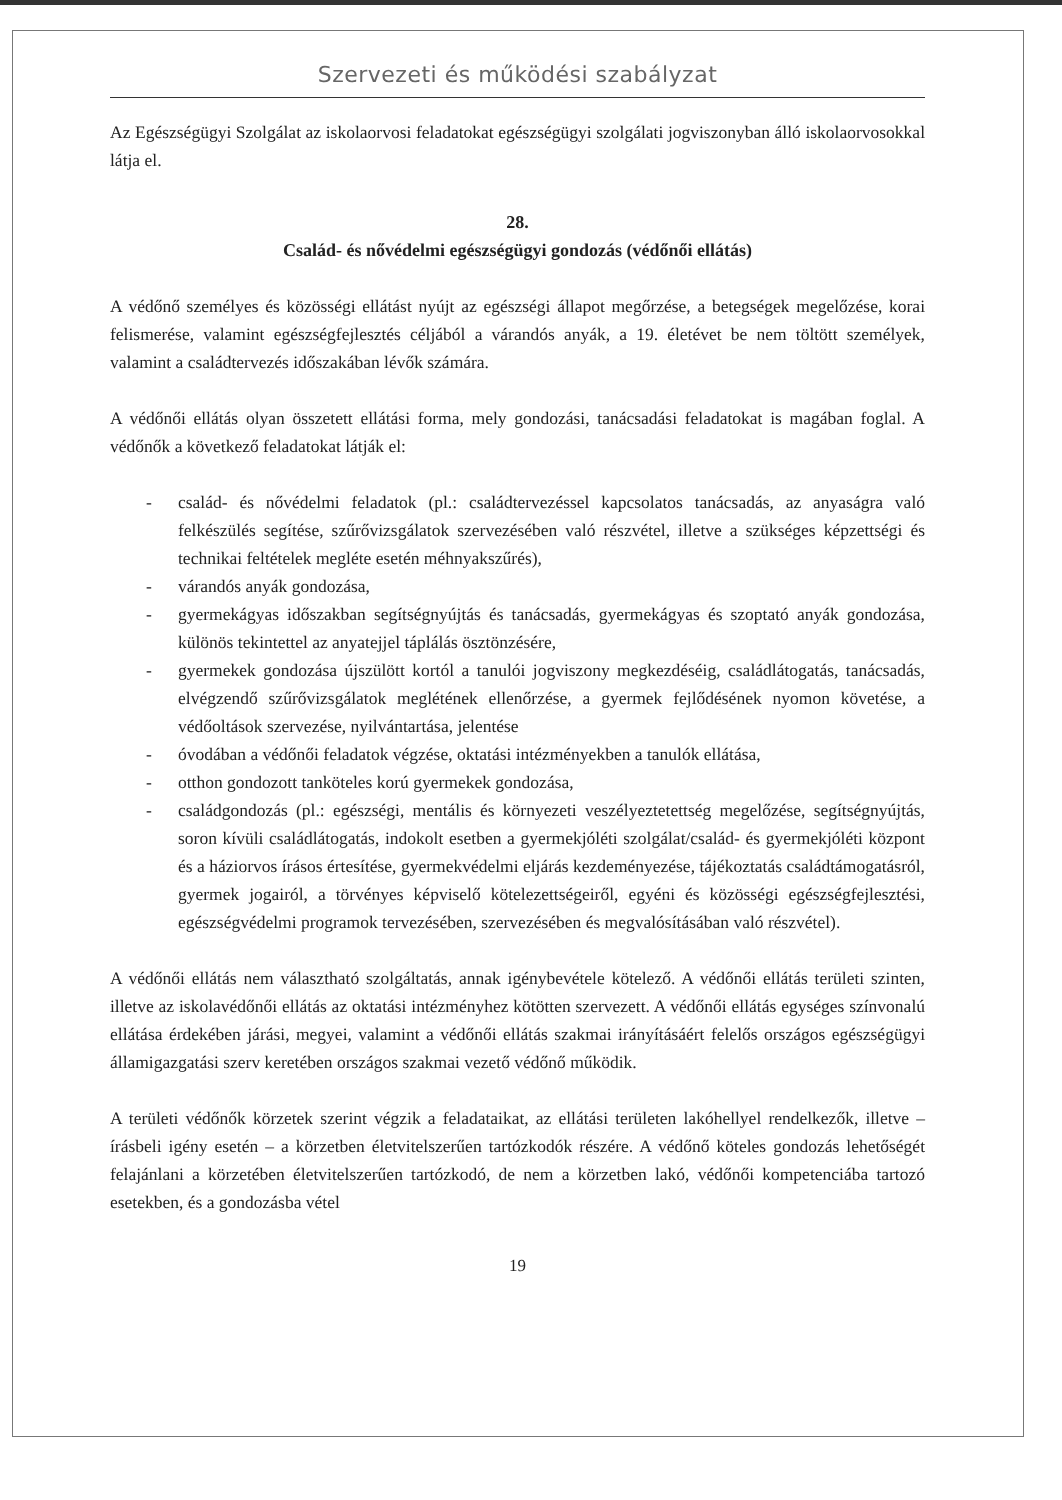Szervezeti és működési szabályzat
Az Egészségügyi Szolgálat az iskolaorvosi feladatokat egészségügyi szolgálati jogviszonyban álló iskolaorvosokkal látja el.
28.
Család- és nővédelmi egészségügyi gondozás (védőnői ellátás)
A védőnő személyes és közösségi ellátást nyújt az egészségi állapot megőrzése, a betegségek megelőzése, korai felismerése, valamint egészségfejlesztés céljából a várandós anyák, a 19. életévet be nem töltött személyek, valamint a családtervezés időszakában lévők számára.
A védőnői ellátás olyan összetett ellátási forma, mely gondozási, tanácsadási feladatokat is magában foglal. A védőnők a következő feladatokat látják el:
- család- és nővédelmi feladatok (pl.: családtervezéssel kapcsolatos tanácsadás, az anyaságra való felkészülés segítése, szűrővizsgálatok szervezésében való részvétel, illetve a szükséges képzettségi és technikai feltételek megléte esetén méhnyakszűrés),
- várandós anyák gondozása,
- gyermekágyas időszakban segítségnyújtás és tanácsadás, gyermekágyas és szoptató anyák gondozása, különös tekintettel az anyatejjel táplálás ösztönzésére,
- gyermekek gondozása újszülött kortól a tanulói jogviszony megkezdéséig, családlátogatás, tanácsadás, elvégzendő szűrővizsgálatok meglétének ellenőrzése, a gyermek fejlődésének nyomon követése, a védőoltások szervezése, nyilvántartása, jelentése
- óvodában a védőnői feladatok végzése, oktatási intézményekben a tanulók ellátása,
- otthon gondozott tanköteles korú gyermekek gondozása,
- családgondozás (pl.: egészségi, mentális és környezeti veszélyeztetettség megelőzése, segítségnyújtás, soron kívüli családlátogatás, indokolt esetben a gyermekjóléti szolgálat/család- és gyermekjóléti központ és a háziorvos írásos értesítése, gyermekvédelmi eljárás kezdeményezése, tájékoztatás családtámogatásról, gyermek jogairól, a törvényes képviselő kötelezettségeiről, egyéni és közösségi egészségfejlesztési, egészségvédelmi programok tervezésében, szervezésében és megvalósításában való részvétel).
A védőnői ellátás nem választható szolgáltatás, annak igénybevétele kötelező. A védőnői ellátás területi szinten, illetve az iskolavédőnői ellátás az oktatási intézményhez kötötten szervezett. A védőnői ellátás egységes színvonalú ellátása érdekében járási, megyei, valamint a védőnői ellátás szakmai irányításáért felelős országos egészségügyi államigazgatási szerv keretében országos szakmai vezető védőnő működik.
A területi védőnők körzetek szerint végzik a feladataikat, az ellátási területen lakóhellyel rendelkezők, illetve – írásbeli igény esetén – a körzetben életvitelszerűen tartózkodók részére. A védőnő köteles gondozás lehetőségét felajánlani a körzetében életvitelszerűen tartózkodó, de nem a körzetben lakó, védőnői kompetenciába tartozó esetekben, és a gondozásba vétel
19